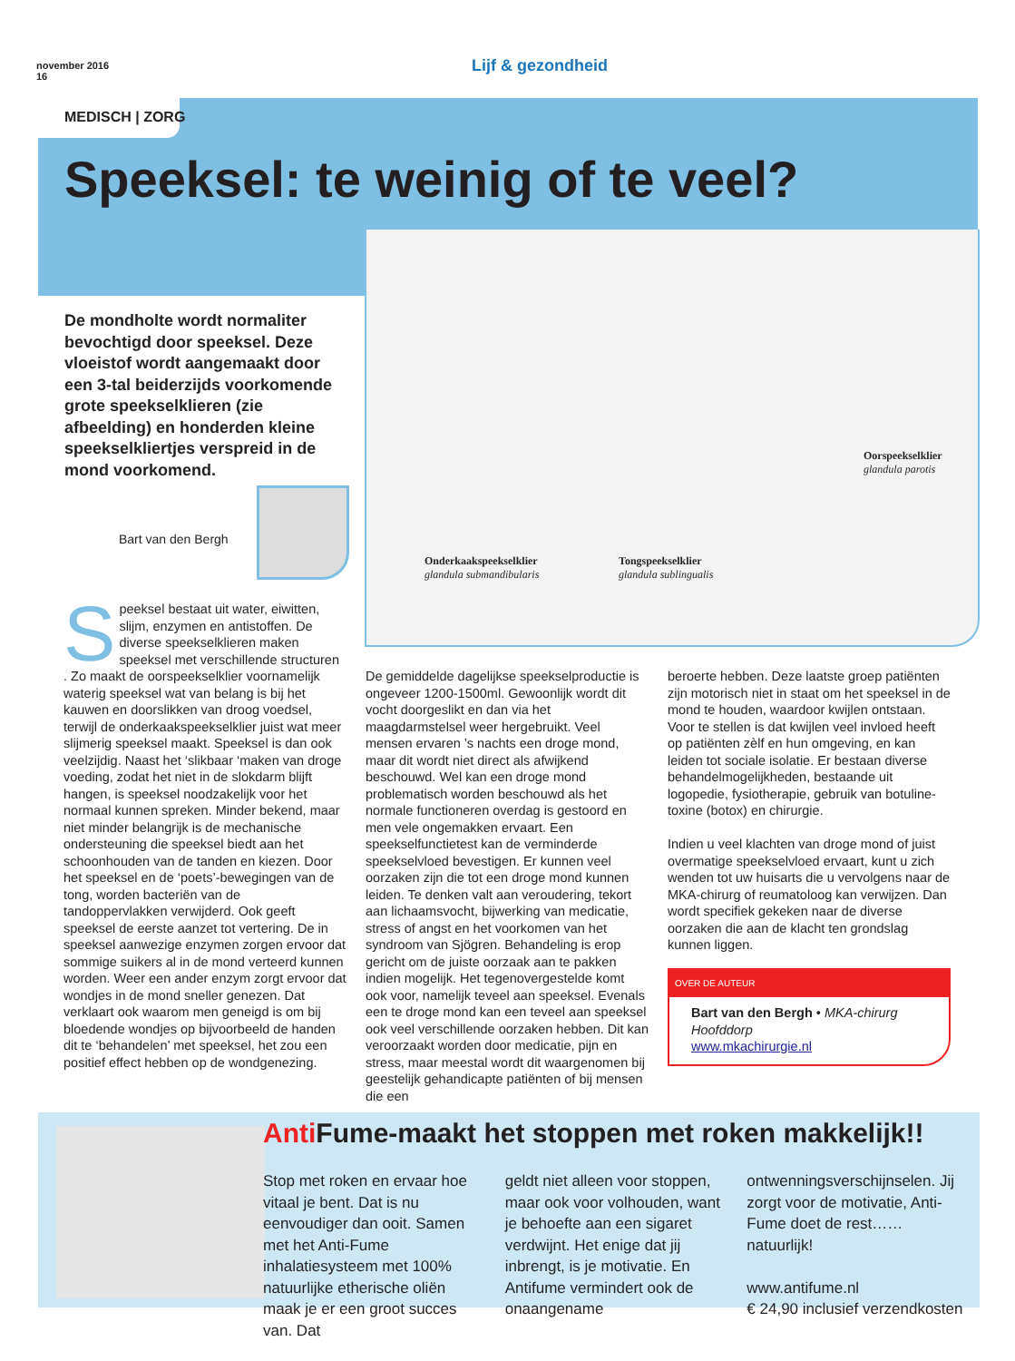november 2016
16
Lijf & gezondheid
MEDISCH | ZORG
Speeksel: te weinig of te veel?
Oorspeekselklier
glandula parotis
Onderkaakspeekselklier
glandula submandibularis
Tongspeekselklier
glandula sublingualis
De mondholte wordt normaliter bevochtigd door speeksel. Deze vloeistof wordt aangemaakt door een 3-tal beiderzijds voorkomende grote speekselklieren (zie afbeelding) en honderden kleine speekselkliertjes verspreid in de mond voorkomend.
Bart van den Bergh
Speeksel bestaat uit water, eiwitten, slijm, enzymen en antistoffen. De diverse speekselklieren maken speeksel met verschillende structuren . Zo maakt de oorspeekselklier voornamelijk waterig speeksel wat van belang is bij het kauwen en doorslikken van droog voedsel, terwijl de onderkaakspeekselklier juist wat meer slijmerig speeksel maakt. Speeksel is dan ook veelzijdig. Naast het ‘slikbaar ‘maken van droge voeding, zodat het niet in de slokdarm blijft hangen, is speeksel noodzakelijk voor het normaal kunnen spreken. Minder bekend, maar niet minder belangrijk is de mechanische ondersteuning die speeksel biedt aan het schoonhouden van de tanden en kiezen. Door het speeksel en de ‘poets’-bewegingen van de tong, worden bacteriën van de tandoppervlakken verwijderd. Ook geeft speeksel de eerste aanzet tot vertering. De in speeksel aanwezige enzymen zorgen ervoor dat sommige suikers al in de mond verteerd kunnen worden. Weer een ander enzym zorgt ervoor dat wondjes in de mond sneller genezen. Dat verklaart ook waarom men geneigd is om bij bloedende wondjes op bijvoorbeeld de handen dit te ‘behandelen’ met speeksel, het zou een positief effect hebben op de wondgenezing.
De gemiddelde dagelijkse speekselproductie is ongeveer 1200-1500ml. Gewoonlijk wordt dit vocht doorgeslikt en dan via het maagdarmstelsel weer hergebruikt. Veel mensen ervaren ’s nachts een droge mond, maar dit wordt niet direct als afwijkend beschouwd. Wel kan een droge mond problematisch worden beschouwd als het normale functioneren overdag is gestoord en men vele ongemakken ervaart. Een speekselfunctietest kan de verminderde speekselvloed bevestigen. Er kunnen veel oorzaken zijn die tot een droge mond kunnen leiden. Te denken valt aan veroudering, tekort aan lichaamsvocht, bijwerking van medicatie, stress of angst en het voorkomen van het syndroom van Sjögren. Behandeling is erop gericht om de juiste oorzaak aan te pakken indien mogelijk. Het tegenovergestelde komt ook voor, namelijk teveel aan speeksel. Evenals een te droge mond kan een teveel aan speeksel ook veel verschillende oorzaken hebben. Dit kan veroorzaakt worden door medicatie, pijn en stress, maar meestal wordt dit waargenomen bij geestelijk gehandicapte patiënten of bij mensen die een
beroerte hebben. Deze laatste groep patiënten zijn motorisch niet in staat om het speeksel in de mond te houden, waardoor kwijlen ontstaan. Voor te stellen is dat kwijlen veel invloed heeft op patiënten zèlf en hun omgeving, en kan leiden tot sociale isolatie. Er bestaan diverse behandelmogelijkheden, bestaande uit logopedie, fysiotherapie, gebruik van botuline-toxine (botox) en chirurgie.
Indien u veel klachten van droge mond of juist overmatige speekselvloed ervaart, kunt u zich wenden tot uw huisarts die u vervolgens naar de MKA-chirurg of reumatoloog kan verwijzen. Dan wordt specifiek gekeken naar de diverse oorzaken die aan de klacht ten grondslag kunnen liggen.
OVER DE AUTEUR
Bart van den Bergh • MKA-chirurg Hoofddorp
www.mkachirurgie.nl
Anti Fume-maakt het stoppen met roken makkelijk!!
Stop met roken en ervaar hoe vitaal je bent. Dat is nu eenvoudiger dan ooit. Samen met het Anti-Fume inhalatiesysteem met 100% natuurlijke etherische oliën maak je er een groot succes van. Dat
geldt niet alleen voor stoppen, maar ook voor volhouden, want je behoefte aan een sigaret verdwijnt. Het enige dat jij inbrengt, is je motivatie. En Antifume vermindert ook de onaangename
ontwenningsverschijnselen. Jij zorgt voor de motivatie, Anti-Fume doet de rest…… natuurlijk!
www.antifume.nl
€ 24,90 inclusief verzendkosten